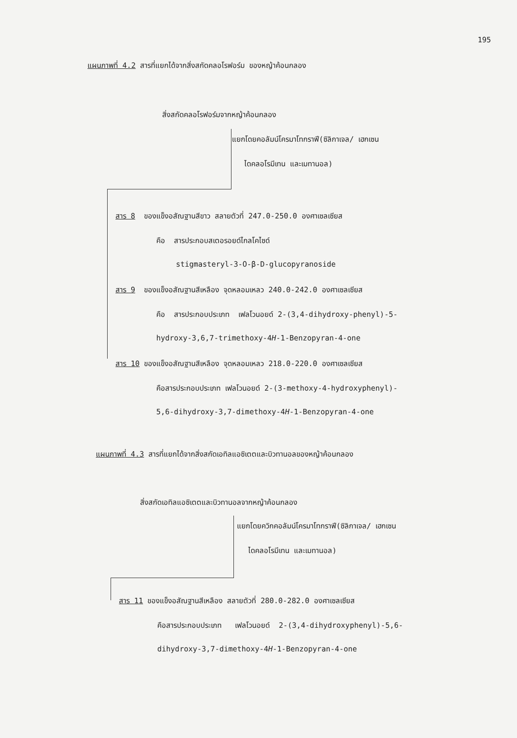195
แผนภาพที่ 4.2 สารที่แยกได้จากสิ่งสกัดคลอโรฟอร์ม ของหญ้าค้อนกลอง
สิ่งสกัดคลอโรฟอร์มจากหญ้าค้อนกลอง
แยกโดยคอลัมน์โครมาโทกราฟี(ซิลิกาเจล/ เฮกเซน
ไดคลอโรมีเทน และเมทานอล)
สาร 8 ของแข็งอสัณฐานสีขาว สลายตัวที่ 247.0-250.0 องศาเซลเซียส
คือ สารประกอบสเตอรอยด์ไกลโคไซด์
stigmasteryl-3-O-β-D-glucopyranoside
สาร 9 ของแข็งอสัณฐานสีเหลือง จุดหลอมเหลว 240.0-242.0 องศาเซลเซียส
คือ สารประกอบประเภท เฟลโวนอยด์ 2-(3,4-dihydroxy-phenyl)-5-
hydroxy-3,6,7-trimethoxy-4H-1-Benzopyran-4-one
สาร 10 ของแข็งอสัณฐานสีเหลือง จุดหลอมเหลว 218.0-220.0 องศาเซลเซียส
คือสารประกอบประเภท เฟลโวนอยด์ 2-(3-methoxy-4-hydroxyphenyl)-
5,6-dihydroxy-3,7-dimethoxy-4H-1-Benzopyran-4-one
แผนภาพที่ 4.3 สารที่แยกได้จากสิ่งสกัดเอทิลแอซิเตตและบิวทานอลของหญ้าค้อนกลอง
สิ่งสกัดเอทิลแอซิเตตและบิวทานอลจากหญ้าค้อนกลอง
แยกโดยควิกคอลัมน์โครมาโทกราฟี(ซิลิกาเจล/ เฮกเซน
ไดคลอโรมีเทน และเมทานอล)
สาร 11 ของแข็งอสัณฐานสีเหลือง สลายตัวที่ 280.0-282.0 องศาเซลเซียส
คือสารประกอบประเภท เฟลโวนอยด์ 2-(3,4-dihydroxyphenyl)-5,6-
dihydroxy-3,7-dimethoxy-4H-1-Benzopyran-4-one